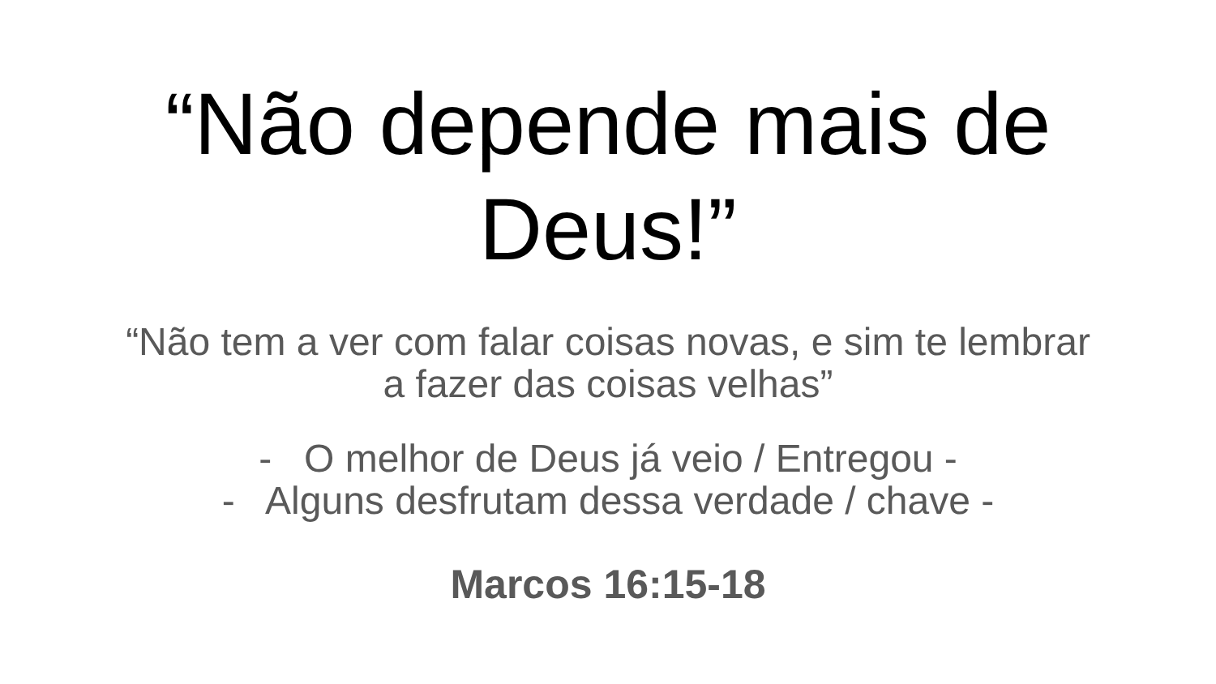“Não depende mais de
Deus!”
“Não tem a ver com falar coisas novas, e sim te lembrar
a fazer das coisas velhas”
- O melhor de Deus já veio / Entregou -
- Alguns desfrutam dessa verdade / chave -
Marcos 16:15-18